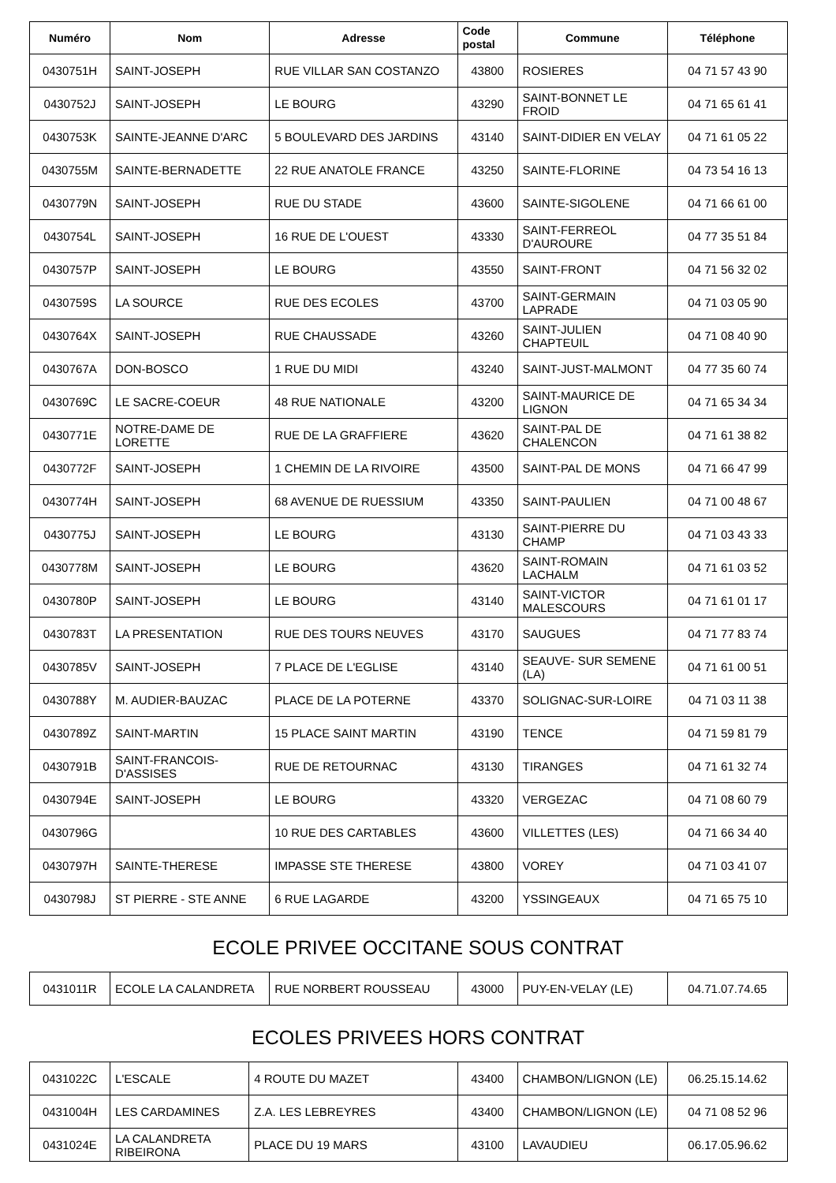| Numéro | Nom | Adresse | Code postal | Commune | Téléphone |
| --- | --- | --- | --- | --- | --- |
| 0430751H | SAINT-JOSEPH | RUE VILLAR SAN COSTANZO | 43800 | ROSIERES | 04 71 57 43 90 |
| 0430752J | SAINT-JOSEPH | LE BOURG | 43290 | SAINT-BONNET LE FROID | 04 71 65 61 41 |
| 0430753K | SAINTE-JEANNE D'ARC | 5 BOULEVARD DES JARDINS | 43140 | SAINT-DIDIER EN VELAY | 04 71 61 05 22 |
| 0430755M | SAINTE-BERNADETTE | 22 RUE ANATOLE FRANCE | 43250 | SAINTE-FLORINE | 04 73 54 16 13 |
| 0430779N | SAINT-JOSEPH | RUE DU STADE | 43600 | SAINTE-SIGOLENE | 04 71 66 61 00 |
| 0430754L | SAINT-JOSEPH | 16 RUE DE L'OUEST | 43330 | SAINT-FERREOL D'AUROURE | 04 77 35 51 84 |
| 0430757P | SAINT-JOSEPH | LE BOURG | 43550 | SAINT-FRONT | 04 71 56 32 02 |
| 0430759S | LA SOURCE | RUE DES ECOLES | 43700 | SAINT-GERMAIN LAPRADE | 04 71 03 05 90 |
| 0430764X | SAINT-JOSEPH | RUE CHAUSSADE | 43260 | SAINT-JULIEN CHAPTEUIL | 04 71 08 40 90 |
| 0430767A | DON-BOSCO | 1 RUE DU MIDI | 43240 | SAINT-JUST-MALMONT | 04 77 35 60 74 |
| 0430769C | LE SACRE-COEUR | 48 RUE NATIONALE | 43200 | SAINT-MAURICE DE LIGNON | 04 71 65 34 34 |
| 0430771E | NOTRE-DAME DE LORETTE | RUE DE LA GRAFFIERE | 43620 | SAINT-PAL DE CHALENCON | 04 71 61 38 82 |
| 0430772F | SAINT-JOSEPH | 1 CHEMIN DE LA RIVOIRE | 43500 | SAINT-PAL DE MONS | 04 71 66 47 99 |
| 0430774H | SAINT-JOSEPH | 68 AVENUE DE RUESSIUM | 43350 | SAINT-PAULIEN | 04 71 00 48 67 |
| 0430775J | SAINT-JOSEPH | LE BOURG | 43130 | SAINT-PIERRE DU CHAMP | 04 71 03 43 33 |
| 0430778M | SAINT-JOSEPH | LE BOURG | 43620 | SAINT-ROMAIN LACHALM | 04 71 61 03 52 |
| 0430780P | SAINT-JOSEPH | LE BOURG | 43140 | SAINT-VICTOR MALESCOURS | 04 71 61 01 17 |
| 0430783T | LA PRESENTATION | RUE DES TOURS NEUVES | 43170 | SAUGUES | 04 71 77 83 74 |
| 0430785V | SAINT-JOSEPH | 7 PLACE DE L'EGLISE | 43140 | SEAUVE- SUR SEMENE (LA) | 04 71 61 00 51 |
| 0430788Y | M. AUDIER-BAUZAC | PLACE DE LA POTERNE | 43370 | SOLIGNAC-SUR-LOIRE | 04 71 03 11 38 |
| 0430789Z | SAINT-MARTIN | 15 PLACE SAINT MARTIN | 43190 | TENCE | 04 71 59 81 79 |
| 0430791B | SAINT-FRANCOIS-D'ASSISES | RUE DE RETOURNAC | 43130 | TIRANGES | 04 71 61 32 74 |
| 0430794E | SAINT-JOSEPH | LE BOURG | 43320 | VERGEZAC | 04 71 08 60 79 |
| 0430796G | | 10 RUE DES CARTABLES | 43600 | VILLETTES (LES) | 04 71 66 34 40 |
| 0430797H | SAINTE-THERESE | IMPASSE STE THERESE | 43800 | VOREY | 04 71 03 41 07 |
| 0430798J | ST PIERRE - STE ANNE | 6 RUE LAGARDE | 43200 | YSSINGEAUX | 04 71 65 75 10 |
ECOLE PRIVEE OCCITANE SOUS CONTRAT
| 0431011R | ECOLE LA CALANDRETA | RUE NORBERT ROUSSEAU | 43000 | PUY-EN-VELAY (LE) | 04.71.07.74.65 |
ECOLES PRIVEES HORS CONTRAT
| 0431022C | L'ESCALE | 4 ROUTE DU MAZET | 43400 | CHAMBON/LIGNON (LE) | 06.25.15.14.62 |
| 0431004H | LES CARDAMINES | Z.A. LES LEBREYRES | 43400 | CHAMBON/LIGNON (LE) | 04 71 08 52 96 |
| 0431024E | LA CALANDRETA RIBEIRONA | PLACE DU 19 MARS | 43100 | LAVAUDIEU | 06.17.05.96.62 |